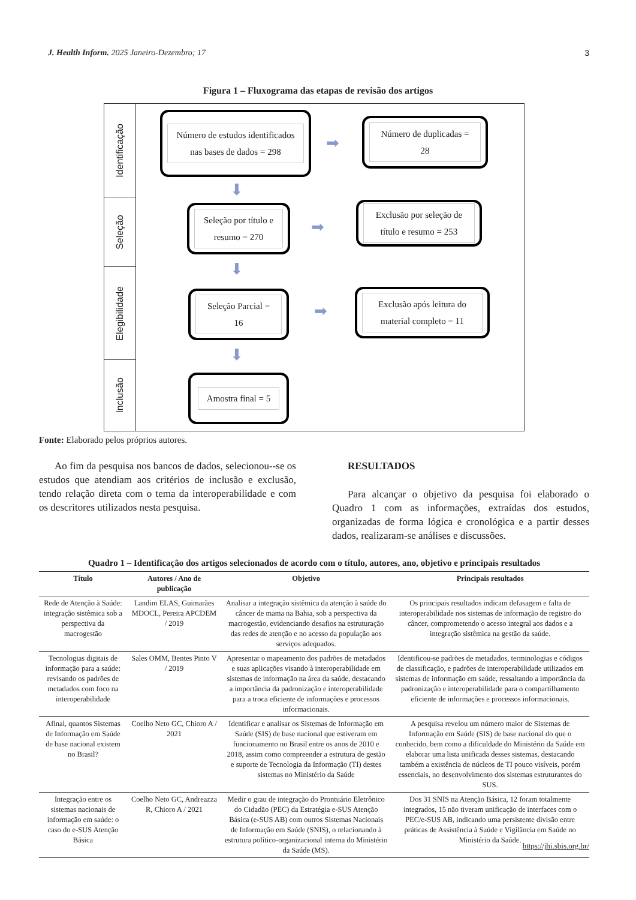J. Health Inform. 2025 Janeiro-Dezembro; 17
3
Figura 1 – Fluxograma das etapas de revisão dos artigos
Identificação
Seleção
Elegibilidade
Inclusão
Número de estudos identificados nas bases de dados = 298
➡
Número de duplicadas = 28
⬇
Seleção por título e resumo = 270
➡
Exclusão por seleção de título e resumo = 253
⬇
Seleção Parcial = 16
➡
Exclusão após leitura do material completo = 11
⬇
Amostra final = 5
Fonte: Elaborado pelos próprios autores.
Ao fim da pesquisa nos bancos de dados, selecionou--se os estudos que atendiam aos critérios de inclusão e exclusão, tendo relação direta com o tema da interoperabilidade e com os descritores utilizados nesta pesquisa.
RESULTADOS
Para alcançar o objetivo da pesquisa foi elaborado o Quadro 1 com as informações, extraídas dos estudos, organizadas de forma lógica e cronológica e a partir desses dados, realizaram-se análises e discussões.
Quadro 1 – Identificação dos artigos selecionados de acordo com o título, autores, ano, objetivo e principais resultados
| Título | Autores / Ano de publicação | Objetivo | Principais resultados |
| --- | --- | --- | --- |
| Rede de Atenção à Saúde: integração sistêmica sob a perspectiva da macrogestão | Landim ELAS, Guimarães MDOCL, Pereira APCDEM / 2019 | Analisar a integração sistêmica da atenção à saúde do câncer de mama na Bahia, sob a perspectiva da macrogestão, evidenciando desafios na estruturação das redes de atenção e no acesso da população aos serviços adequados. | Os principais resultados indicam defasagem e falta de interoperabilidade nos sistemas de informação de registro do câncer, comprometendo o acesso integral aos dados e a integração sistêmica na gestão da saúde. |
| Tecnologias digitais de informação para a saúde: revisando os padrões de metadados com foco na interoperabilidade | Sales OMM, Bentes Pinto V / 2019 | Apresentar o mapeamento dos padrões de metadados e suas aplicações visando à interoperabilidade em sistemas de informação na área da saúde, destacando a importância da padronização e interoperabilidade para a troca eficiente de informações e processos informacionais. | Identificou-se padrões de metadados, terminologias e códigos de classificação, e padrões de interoperabilidade utilizados em sistemas de informação em saúde, ressaltando a importância da padronização e interoperabilidade para o compartilhamento eficiente de informações e processos informacionais. |
| Afinal, quantos Sistemas de Informação em Saúde de base nacional existem no Brasil? | Coelho Neto GC, Chioro A / 2021 | Identificar e analisar os Sistemas de Informação em Saúde (SIS) de base nacional que estiveram em funcionamento no Brasil entre os anos de 2010 e 2018, assim como compreender a estrutura de gestão e suporte de Tecnologia da Informação (TI) destes sistemas no Ministério da Saúde | A pesquisa revelou um número maior de Sistemas de Informação em Saúde (SIS) de base nacional do que o conhecido, bem como a dificuldade do Ministério da Saúde em elaborar uma lista unificada desses sistemas, destacando também a existência de núcleos de TI pouco visíveis, porém essenciais, no desenvolvimento dos sistemas estruturantes do SUS. |
| Integração entre os sistemas nacionais de informação em saúde: o caso do e-SUS Atenção Básica | Coelho Neto GC, Andreazza R, Chioro A / 2021 | Medir o grau de integração do Prontuário Eletrônico do Cidadão (PEC) da Estratégia e-SUS Atenção Básica (e-SUS AB) com outros Sistemas Nacionais de Informação em Saúde (SNIS), o relacionando à estrutura político-organizacional interna do Ministério da Saúde (MS). | Dos 31 SNIS na Atenção Básica, 12 foram totalmente integrados, 15 não tiveram unificação de interfaces com o PEC/e-SUS AB, indicando uma persistente divisão entre práticas de Assistência à Saúde e Vigilância em Saúde no Ministério da Saúde. |
https://jhi.sbis.org.br/